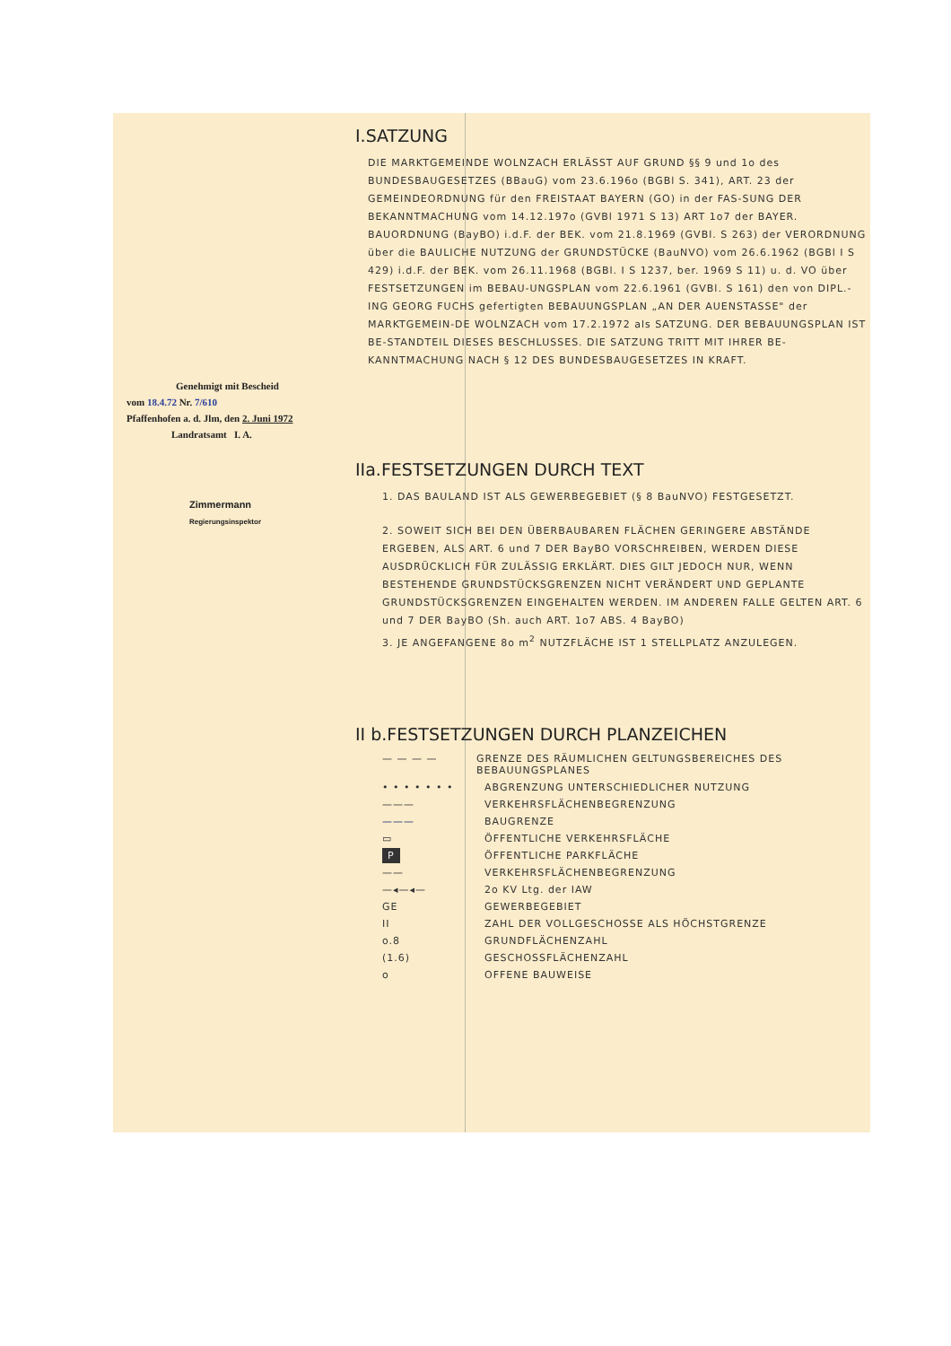Genehmigt mit Bescheid
vom 18.4.72 Nr. 7/610
Pfaffenhofen a. d. Jlm, den 2. Juni 1972
Landratsamt I. A.
Zimmermann
Regierungsinspektor
I.SATZUNG
DIE MARKTGEMEINDE WOLNZACH ERLÄSST AUF GRUND §§ 9 und 1o des BUNDESBAUGESETZES (BBauG) vom 23.6.196o (BGBl S. 341), ART. 23 der GEMEINDEORDNUNG für den FREISTAAT BAYERN (GO) in der FAS-SUNG DER BEKANNTMACHUNG vom 14.12.197o (GVBl 1971 S 13) ART 1o7 der BAYER. BAUORDNUNG (BayBO) i.d.F. der BEK. vom 21.8.1969 (GVBl. S 263) der VERORDNUNG über die BAULICHE NUTZUNG der GRUNDSTÜCKE (BauNVO) vom 26.6.1962 (BGBl I S 429) i.d.F. der BEK. vom 26.11.1968 (BGBl. I S 1237, ber. 1969 S 11) u. d. VO über FESTSETZUNGEN im BEBAU-UNGSPLAN vom 22.6.1961 (GVBl. S 161) den von DIPL.-ING GEORG FUCHS gefertigten BEBAUUNGSPLAN „AN DER AUENSTASSE" der MARKTGEMEIN-DE WOLNZACH vom 17.2.1972 als SATZUNG. DER BEBAUUNGSPLAN IST BE-STANDTEIL DIESES BESCHLUSSES. DIE SATZUNG TRITT MIT IHRER BE-KANNTMACHUNG NACH § 12 DES BUNDESBAUGESETZES IN KRAFT.
IIa.FESTSETZUNGEN DURCH TEXT
1. DAS BAULAND IST ALS GEWERBEGEBIET (§ 8 BauNVO) FESTGESETZT.
2. SOWEIT SICH BEI DEN ÜBERBAUBAREN FLÄCHEN GERINGERE ABSTÄNDE ERGEBEN, ALS ART. 6 und 7 DER BayBO VORSCHREIBEN, WERDEN DIESE AUSDRÜCKLICH FÜR ZULÄSSIG ERKLÄRT. DIES GILT JEDOCH NUR, WENN BESTEHENDE GRUNDSTÜCKSGRENZEN NICHT VERÄNDERT UND GEPLANTE GRUNDSTÜCKSGRENZEN EINGEHALTEN WERDEN. IM ANDEREN FALLE GELTEN ART. 6 und 7 DER BayBO (Sh. auch ART. 1o7 ABS. 4 BayBO)
3. JE ANGEFANGENE 8o m<sup>2</sup> NUTZFLÄCHE IST 1 STELLPLATZ ANZULEGEN.
II b.FESTSETZUNGEN DURCH PLANZEICHEN
— — — — GRENZE DES RÄUMLICHEN GELTUNGSBEREICHES DES BEBAUUNGSPLANES
• • • • • • • ABGRENZUNG UNTERSCHIEDLICHER NUTZUNG
——— VERKEHRSFLÄCHENBEGRENZUNG
——— BAUGRENZE
▭ ÖFFENTLICHE VERKEHRSFLÄCHE
P ÖFFENTLICHE PARKFLÄCHE
—— VERKEHRSFLÄCHENBEGRENZUNG
—◂—◂— 2o KV Ltg. der IAW
GE GEWERBEGEBIET
II ZAHL DER VOLLGESCHOSSE ALS HÖCHSTGRENZE
o.8 GRUNDFLÄCHENZAHL
(1.6) GESCHOSSFLÄCHENZAHL
o OFFENE BAUWEISE